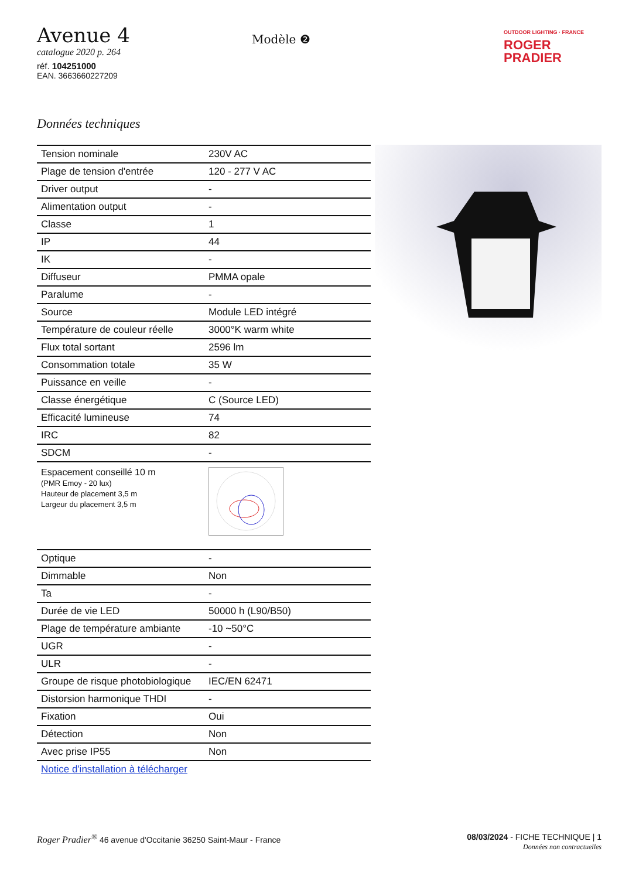Avenue 4
catalogue 2020 p. 264
réf. 104251000
EAN. 3663660227209
Modèle ❷
OUTDOOR LIGHTING · FRANCE
ROGER
PRADIER
Données techniques
| Tension nominale | 230V AC |
| Plage de tension d'entrée | 120 - 277 V AC |
| Driver output | - |
| Alimentation output | - |
| Classe | 1 |
| IP | 44 |
| IK | - |
| Diffuseur | PMMA opale |
| Paralume | - |
| Source | Module LED intégré |
| Température de couleur réelle | 3000°K warm white |
| Flux total sortant | 2596 lm |
| Consommation totale | 35 W |
| Puissance en veille | - |
| Classe énergétique | C (Source LED) |
| Efficacité lumineuse | 74 |
| IRC | 82 |
| SDCM | - |
| Espacement conseillé 10 m (PMR Emoy - 20 lux) Hauteur de placement 3,5 m Largeur du placement 3,5 m | |
| Optique | - |
| Dimmable | Non |
| Ta | - |
| Durée de vie LED | 50000 h (L90/B50) |
| Plage de température ambiante | -10 ~50°C |
| UGR | - |
| ULR | - |
| Groupe de risque photobiologique | IEC/EN 62471 |
| Distorsion harmonique THDI | - |
| Fixation | Oui |
| Détection | Non |
| Avec prise IP55 | Non |
| Notice d'installation à télécharger | |
Roger Pradier<sup>®</sup> 46 avenue d'Occitanie 36250 Saint-Maur - France
08/03/2024 - FICHE TECHNIQUE | 1
Données non contractuelles